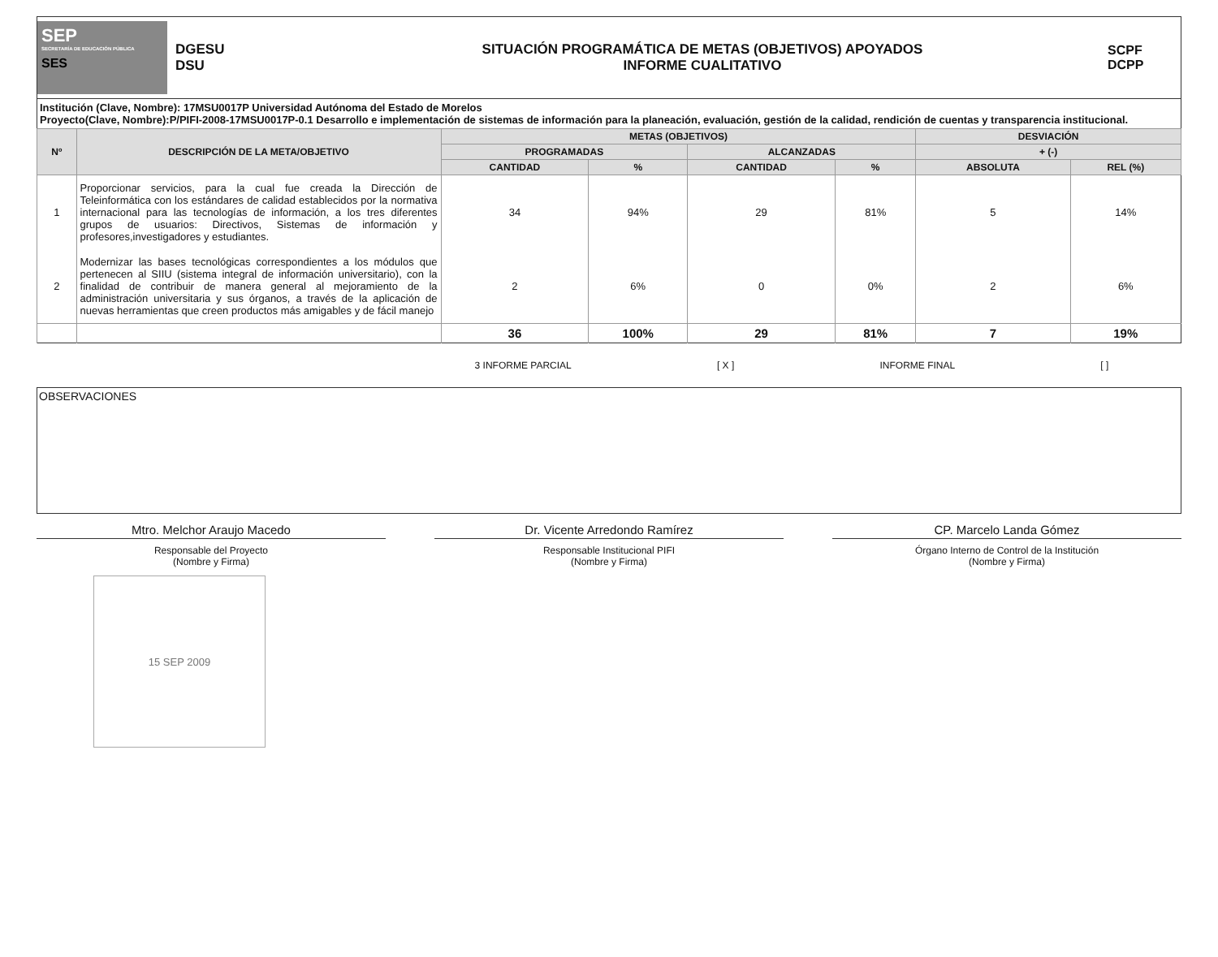SEP
SECRETARÍA DE EDUCACIÓN PÚBLICA
SES
DGESU
DSU
SITUACIÓN PROGRAMÁTICA DE METAS (OBJETIVOS) APOYADOS
INFORME CUALITATIVO
SCPF
DCPP
Institución (Clave, Nombre): 17MSU0017P Universidad Autónoma del Estado de Morelos
Proyecto(Clave, Nombre):P/PIFI-2008-17MSU0017P-0.1 Desarrollo e implementación de sistemas de información para la planeación, evaluación, gestión de la calidad, rendición de cuentas y transparencia institucional.
| Nº | DESCRIPCIÓN DE LA META/OBJETIVO | METAS (OBJETIVOS) | | | | DESVIACIÓN | |
| --- | --- | --- | --- | --- | --- | --- | --- |
| | | PROGRAMADAS | | ALCANZADAS | | + (-) | |
| | | CANTIDAD | % | CANTIDAD | % | ABSOLUTA | REL (%) |
| 1 | Proporcionar servicios, para la cual fue creada la Dirección de Teleinformática con los estándares de calidad establecidos por la normativa internacional para las tecnologías de información, a los tres diferentes grupos de usuarios: Directivos, Sistemas de información y profesores,investigadores y estudiantes. | 34 | 94% | 29 | 81% | 5 | 14% |
| 2 | Modernizar las bases tecnológicas correspondientes a los módulos que pertenecen al SIIU (sistema integral de información universitario), con la finalidad de contribuir de manera general al mejoramiento de la administración universitaria y sus órganos, a través de la aplicación de nuevas herramientas que creen productos más amigables y de fácil manejo | 2 | 6% | 0 | 0% | 2 | 6% |
| | | 36 | 100% | 29 | 81% | 7 | 19% |
3 INFORME PARCIAL [ X ] INFORME FINAL [ ]
OBSERVACIONES
Mtro. Melchor Araujo Macedo
Responsable del Proyecto
(Nombre y Firma)
Dr. Vicente Arredondo Ramírez
Responsable Institucional PIFI
(Nombre y Firma)
CP. Marcelo Landa Gómez
Órgano Interno de Control de la Institución
(Nombre y Firma)
15 SEP 2009